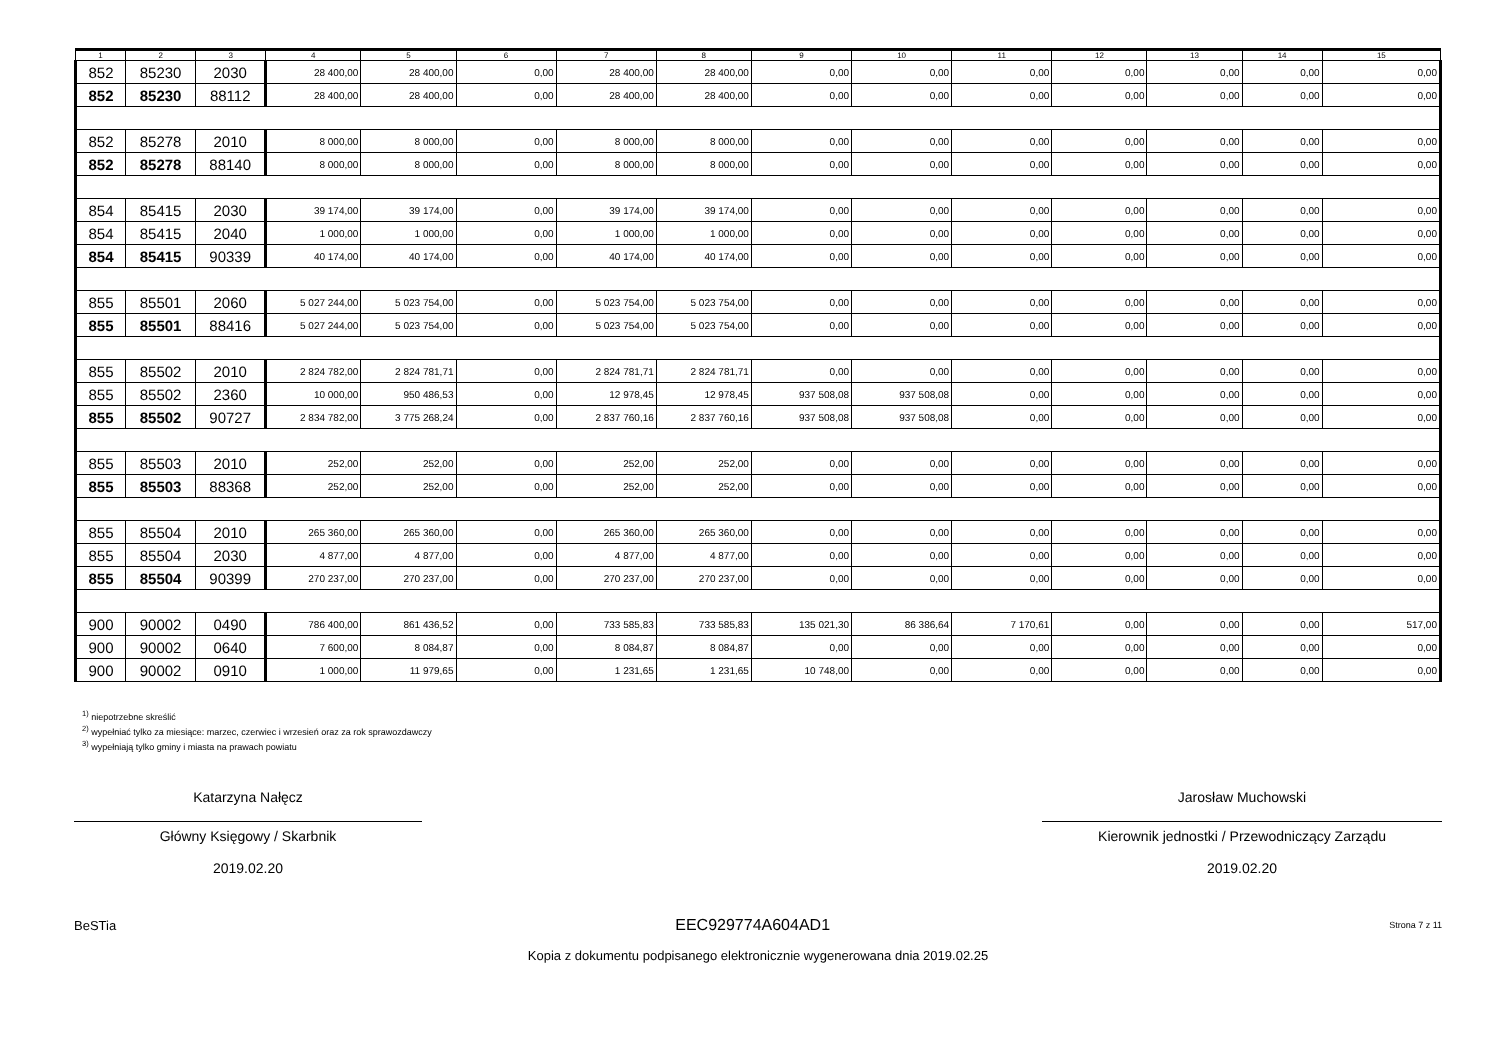| 1 | 2 | 3 | 4 | 5 | 6 | 7 | 8 | 9 | 10 | 11 | 12 | 13 | 14 | 15 |
| --- | --- | --- | --- | --- | --- | --- | --- | --- | --- | --- | --- | --- | --- | --- |
| 852 | 85230 | 2030 | 28 400,00 | 28 400,00 | 0,00 | 28 400,00 | 28 400,00 | 0,00 | 0,00 | 0,00 | 0,00 | 0,00 | 0,00 | 0,00 |
| 852 | 85230 | 88112 | 28 400,00 | 28 400,00 | 0,00 | 28 400,00 | 28 400,00 | 0,00 | 0,00 | 0,00 | 0,00 | 0,00 | 0,00 | 0,00 |
| 852 | 85278 | 2010 | 8 000,00 | 8 000,00 | 0,00 | 8 000,00 | 8 000,00 | 0,00 | 0,00 | 0,00 | 0,00 | 0,00 | 0,00 | 0,00 |
| 852 | 85278 | 88140 | 8 000,00 | 8 000,00 | 0,00 | 8 000,00 | 8 000,00 | 0,00 | 0,00 | 0,00 | 0,00 | 0,00 | 0,00 | 0,00 |
| 854 | 85415 | 2030 | 39 174,00 | 39 174,00 | 0,00 | 39 174,00 | 39 174,00 | 0,00 | 0,00 | 0,00 | 0,00 | 0,00 | 0,00 | 0,00 |
| 854 | 85415 | 2040 | 1 000,00 | 1 000,00 | 0,00 | 1 000,00 | 1 000,00 | 0,00 | 0,00 | 0,00 | 0,00 | 0,00 | 0,00 | 0,00 |
| 854 | 85415 | 90339 | 40 174,00 | 40 174,00 | 0,00 | 40 174,00 | 40 174,00 | 0,00 | 0,00 | 0,00 | 0,00 | 0,00 | 0,00 | 0,00 |
| 855 | 85501 | 2060 | 5 027 244,00 | 5 023 754,00 | 0,00 | 5 023 754,00 | 5 023 754,00 | 0,00 | 0,00 | 0,00 | 0,00 | 0,00 | 0,00 | 0,00 |
| 855 | 85501 | 88416 | 5 027 244,00 | 5 023 754,00 | 0,00 | 5 023 754,00 | 5 023 754,00 | 0,00 | 0,00 | 0,00 | 0,00 | 0,00 | 0,00 | 0,00 |
| 855 | 85502 | 2010 | 2 824 782,00 | 2 824 781,71 | 0,00 | 2 824 781,71 | 2 824 781,71 | 0,00 | 0,00 | 0,00 | 0,00 | 0,00 | 0,00 | 0,00 |
| 855 | 85502 | 2360 | 10 000,00 | 950 486,53 | 0,00 | 12 978,45 | 12 978,45 | 937 508,08 | 937 508,08 | 0,00 | 0,00 | 0,00 | 0,00 | 0,00 |
| 855 | 85502 | 90727 | 2 834 782,00 | 3 775 268,24 | 0,00 | 2 837 760,16 | 2 837 760,16 | 937 508,08 | 937 508,08 | 0,00 | 0,00 | 0,00 | 0,00 | 0,00 |
| 855 | 85503 | 2010 | 252,00 | 252,00 | 0,00 | 252,00 | 252,00 | 0,00 | 0,00 | 0,00 | 0,00 | 0,00 | 0,00 | 0,00 |
| 855 | 85503 | 88368 | 252,00 | 252,00 | 0,00 | 252,00 | 252,00 | 0,00 | 0,00 | 0,00 | 0,00 | 0,00 | 0,00 | 0,00 |
| 855 | 85504 | 2010 | 265 360,00 | 265 360,00 | 0,00 | 265 360,00 | 265 360,00 | 0,00 | 0,00 | 0,00 | 0,00 | 0,00 | 0,00 | 0,00 |
| 855 | 85504 | 2030 | 4 877,00 | 4 877,00 | 0,00 | 4 877,00 | 4 877,00 | 0,00 | 0,00 | 0,00 | 0,00 | 0,00 | 0,00 | 0,00 |
| 855 | 85504 | 90399 | 270 237,00 | 270 237,00 | 0,00 | 270 237,00 | 270 237,00 | 0,00 | 0,00 | 0,00 | 0,00 | 0,00 | 0,00 | 0,00 |
| 900 | 90002 | 0490 | 786 400,00 | 861 436,52 | 0,00 | 733 585,83 | 733 585,83 | 135 021,30 | 86 386,64 | 7 170,61 | 0,00 | 0,00 | 0,00 | 517,00 |
| 900 | 90002 | 0640 | 7 600,00 | 8 084,87 | 0,00 | 8 084,87 | 8 084,87 | 0,00 | 0,00 | 0,00 | 0,00 | 0,00 | 0,00 | 0,00 |
| 900 | 90002 | 0910 | 1 000,00 | 11 979,65 | 0,00 | 1 231,65 | 1 231,65 | 10 748,00 | 0,00 | 0,00 | 0,00 | 0,00 | 0,00 | 0,00 |
<sup>1)</sup> niepotrzebne skreślić
<sup>2)</sup> wypełniać tylko za miesiące: marzec, czerwiec i wrzesień oraz za rok sprawozdawczy
<sup>3)</sup> wypełniają tylko gminy i miasta na prawach powiatu
Katarzyna Nałęcz
Główny Księgowy / Skarbnik
2019.02.20
Jarosław Muchowski
Kierownik jednostki / Przewodniczący Zarządu
2019.02.20
BeSTia EEC929774A604AD1 Strona 7 z 11
Kopia z dokumentu podpisanego elektronicznie wygenerowana dnia 2019.02.25